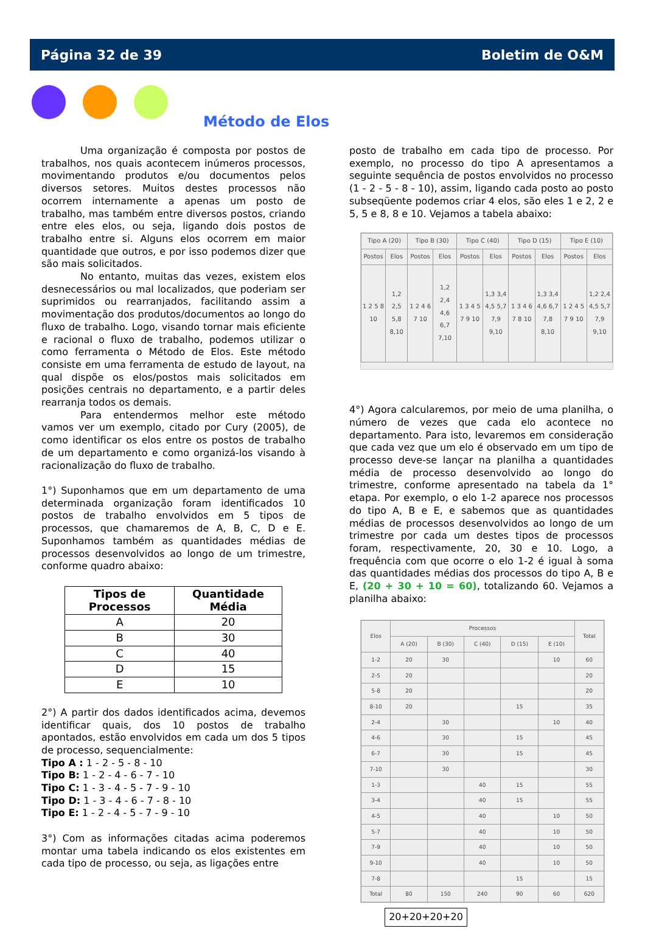Página 32 de 39 Boletim de O&M
Método de Elos
Uma organização é composta por postos de trabalhos, nos quais acontecem inúmeros processos, movimentando produtos e/ou documentos pelos diversos setores. Muitos destes processos não ocorrem internamente a apenas um posto de trabalho, mas também entre diversos postos, criando entre eles elos, ou seja, ligando dois postos de trabalho entre si. Alguns elos ocorrem em maior quantidade que outros, e por isso podemos dizer que são mais solicitados.
No entanto, muitas das vezes, existem elos desnecessários ou mal localizados, que poderiam ser suprimidos ou rearranjados, facilitando assim a movimentação dos produtos/documentos ao longo do fluxo de trabalho. Logo, visando tornar mais eficiente e racional o fluxo de trabalho, podemos utilizar o como ferramenta o Método de Elos. Este método consiste em uma ferramenta de estudo de layout, na qual dispõe os elos/postos mais solicitados em posições centrais no departamento, e a partir deles rearranja todos os demais.
Para entendermos melhor este método vamos ver um exemplo, citado por Cury (2005), de como identificar os elos entre os postos de trabalho de um departamento e como organizá-los visando à racionalização do fluxo de trabalho.
1°) Suponhamos que em um departamento de uma determinada organização foram identificados 10 postos de trabalho envolvidos em 5 tipos de processos, que chamaremos de A, B, C, D e E. Suponhamos também as quantidades médias de processos desenvolvidos ao longo de um trimestre, conforme quadro abaixo:
| Tipos de Processos | Quantidade Média |
| --- | --- |
| A | 20 |
| B | 30 |
| C | 40 |
| D | 15 |
| E | 10 |
2°) A partir dos dados identificados acima, devemos identificar quais, dos 10 postos de trabalho apontados, estão envolvidos em cada um dos 5 tipos de processo, sequencialmente:
Tipo A : 1 - 2 - 5 - 8 - 10
Tipo B: 1 - 2 - 4 - 6 - 7 - 10
Tipo C: 1 - 3 - 4 - 5 - 7 - 9 - 10
Tipo D: 1 - 3 - 4 - 6 - 7 - 8 - 10
Tipo E: 1 - 2 - 4 - 5 - 7 - 9 - 10
3°) Com as informações citadas acima poderemos montar uma tabela indicando os elos existentes em cada tipo de processo, ou seja, as ligações entre
posto de trabalho em cada tipo de processo. Por exemplo, no processo do tipo A apresentamos a seguinte sequência de postos envolvidos no processo (1 - 2 - 5 - 8 - 10), assim, ligando cada posto ao posto subseqüente podemos criar 4 elos, são eles 1 e 2, 2 e 5, 5 e 8, 8 e 10. Vejamos a tabela abaixo:
| Tipo A (20) | | Tipo B (30) | | Tipo C (40) | | Tipo D (15) | | Tipo E (10) | |
| --- | --- | --- | --- | --- | --- | --- | --- | --- | --- |
| Postos | Elos | Postos | Elos | Postos | Elos | Postos | Elos | Postos | Elos |
| 1 2 5 8 10 | 1,2 2,5 5,8 8,10 | 1 2 4 6 7 10 | 1,2 2,4 4,6 6,7 7,10 | 1 3 4 5 7 9 10 | 1,3 3,4 4,5 5,7 7,9 9,10 | 1 3 4 6 7 8 10 | 1,3 3,4 4,6 6,7 7,8 8,10 | 1 2 4 5 7 9 10 | 1,2 2,4 4,5 5,7 7,9 9,10 |
4°) Agora calcularemos, por meio de uma planilha, o número de vezes que cada elo acontece no departamento. Para isto, levaremos em consideração que cada vez que um elo é observado em um tipo de processo deve-se lançar na planilha a quantidades média de processo desenvolvido ao longo do trimestre, conforme apresentado na tabela da 1° etapa. Por exemplo, o elo 1-2 aparece nos processos do tipo A, B e E, e sabemos que as quantidades médias de processos desenvolvidos ao longo de um trimestre por cada um destes tipos de processos foram, respectivamente, 20, 30 e 10. Logo, a frequência com que ocorre o elo 1-2 é igual à soma das quantidades médias dos processos do tipo A, B e E, (20 + 30 + 10 = 60), totalizando 60. Vejamos a planilha abaixo:
| Elos | Processos | | | | | Total |
| --- | --- | --- | --- | --- | --- | --- |
| | A (20) | B (30) | C (40) | D (15) | E (10) | |
| 1-2 | 20 | 30 | | | 10 | 60 |
| 2-5 | 20 | | | | | 20 |
| 5-8 | 20 | | | | | 20 |
| 8-10 | 20 | | | 15 | | 35 |
| 2-4 | | 30 | | | 10 | 40 |
| 4-6 | | 30 | | 15 | | 45 |
| 6-7 | | 30 | | 15 | | 45 |
| 7-10 | | 30 | | | | 30 |
| 1-3 | | | 40 | 15 | | 55 |
| 3-4 | | | 40 | 15 | | 55 |
| 4-5 | | | 40 | | 10 | 50 |
| 5-7 | | | 40 | | 10 | 50 |
| 7-9 | | | 40 | | 10 | 50 |
| 9-10 | | | 40 | | 10 | 50 |
| 7-8 | | | | 15 | | 15 |
| Total | 80 | 150 | 240 | 90 | 60 | 620 |
20+20+20+20